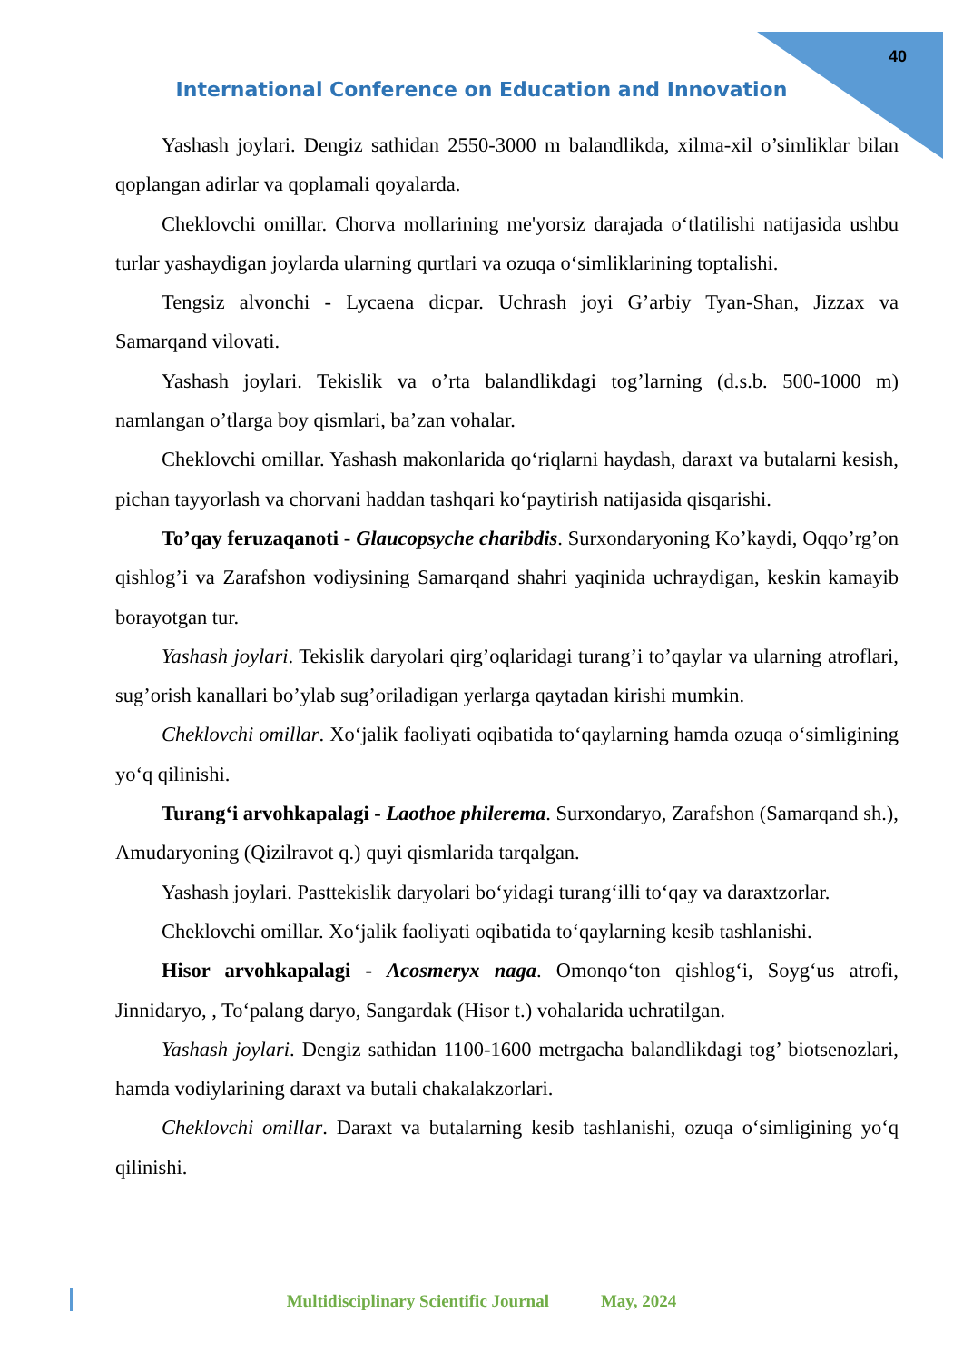40
International Conference on Education and Innovation
Yashash joylari. Dengiz sathidan 2550-3000 m balandlikda, xilma-xil o’simliklar bilan qoplangan adirlar va qoplamali qoyalarda.
Cheklovchi omillar. Chorva mollarining me'yorsiz darajada o‘tlatilishi natijasida ushbu turlar yashaydigan joylarda ularning qurtlari va ozuqa o‘simliklarining toptalishi.
Tengsiz alvonchi - Lycaena dicpar. Uchrash joyi G’arbiy Tyan-Shan, Jizzax va Samarqand vilovati.
Yashash joylari. Tekislik va o’rta balandlikdagi tog’larning (d.s.b. 500-1000 m) namlangan o’tlarga boy qismlari, ba’zan vohalar.
Cheklovchi omillar. Yashash makonlarida qo‘riqlarni haydash, daraxt va butalarni kesish, pichan tayyorlash va chorvani haddan tashqari ko‘paytirish natijasida qisqarishi.
To’qay feruzaqanoti - Glaucopsyche charibdis. Surxondaryoning Ko’kaydi, Oqqo’rg’on qishlog’i va Zarafshon vodiysining Samarqand shahri yaqinida uchraydigan, keskin kamayib borayotgan tur.
Yashash joylari. Tekislik daryolari qirg’oqlaridagi turang’i to’qaylar va ularning atroflari, sug’orish kanallari bo’ylab sug’oriladigan yerlarga qaytadan kirishi mumkin.
Cheklovchi omillar. Xo‘jalik faoliyati oqibatida to‘qaylarning hamda ozuqa o‘simligining yo‘q qilinishi.
Turang‘i arvohkapalagi - Laothoe philerema. Surxondaryo, Zarafshon (Samarqand sh.), Amudaryoning (Qizilravot q.) quyi qismlarida tarqalgan.
Yashash joylari. Pasttekislik daryolari bo‘yidagi turang‘illi to‘qay va daraxtzorlar.
Cheklovchi omillar. Xo‘jalik faoliyati oqibatida to‘qaylarning kesib tashlanishi.
Hisor arvohkapalagi - Acosmeryx naga. Omonqo‘ton qishlog‘i, Soyg‘us atrofi, Jinnidaryo, , To‘palang daryo, Sangardak (Hisor t.) vohalarida uchratilgan.
Yashash joylari. Dengiz sathidan 1100-1600 metrgacha balandlikdagi tog’ biotsenozlari, hamda vodiylarining daraxt va butali chakalakzorlari.
Cheklovchi omillar. Daraxt va butalarning kesib tashlanishi, ozuqa o‘simligining yo‘q qilinishi.
Multidisciplinary Scientific Journal May, 2024